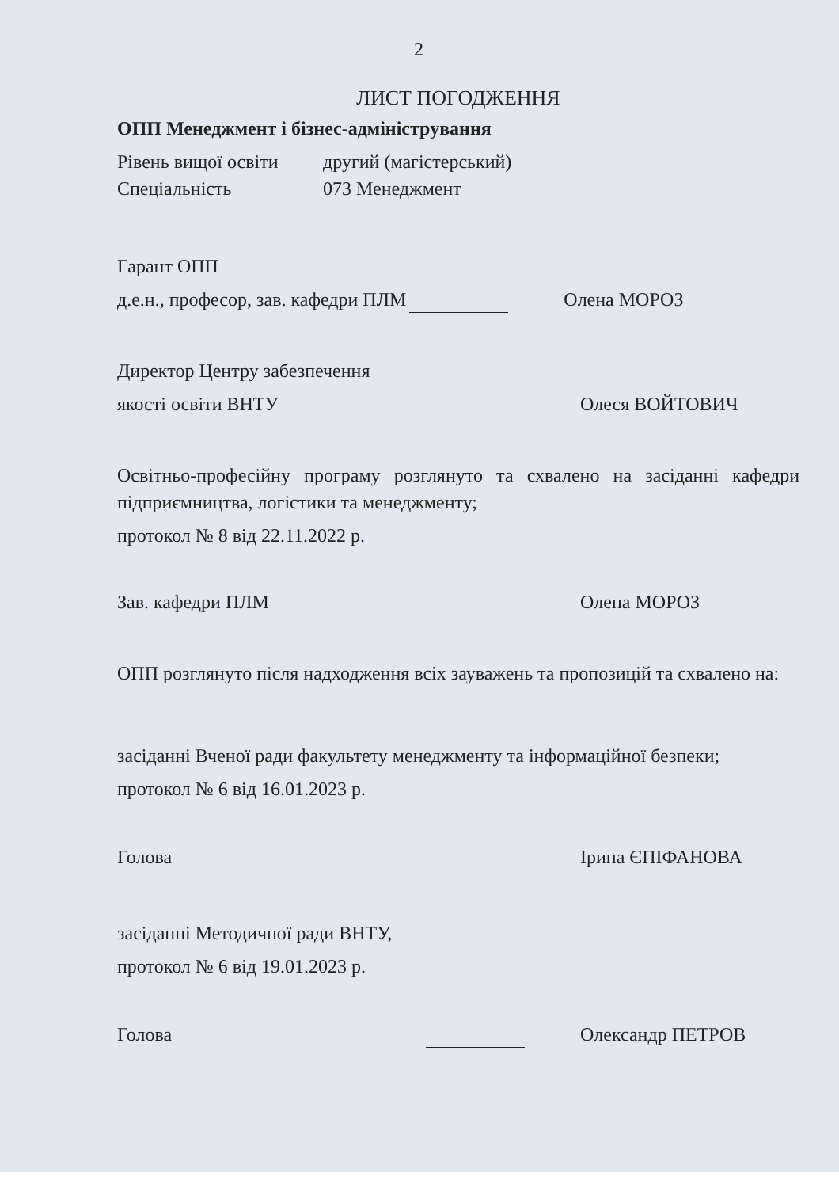2
ЛИСТ ПОГОДЖЕННЯ
ОПП Менеджмент і бізнес-адміністрування
Рівень вищої освіти
другий (магістерський)
Спеціальність
073 Менеджмент
Гарант ОПП
д.е.н., професор, зав. кафедри ПЛМ
Олена МОРОЗ
Директор Центру забезпечення
якості освіти ВНТУ
Олеся ВОЙТОВИЧ
Освітньо-професійну програму розглянуто та схвалено на засіданні кафедри підприємництва, логістики та менеджменту;
протокол № 8 від 22.11.2022 р.
Зав. кафедри ПЛМ
Олена МОРОЗ
ОПП розглянуто після надходження всіх зауважень та пропозицій та схвалено на:
засіданні Вченої ради факультету менеджменту та інформаційної безпеки;
протокол № 6 від 16.01.2023 р.
Голова
Ірина ЄПІФАНОВА
засіданні Методичної ради ВНТУ,
протокол № 6 від 19.01.2023 р.
Голова
Олександр ПЕТРОВ